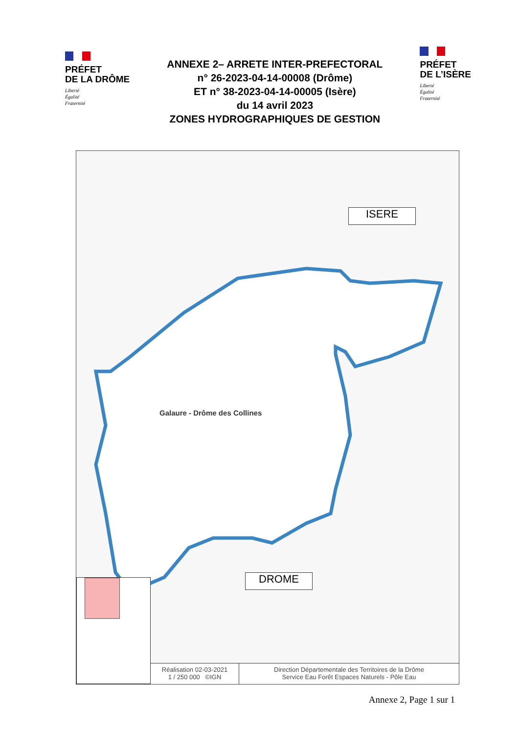PRÉFET
DE LA DRÔME
Liberté
Égalité
Fraternité
ANNEXE 2– ARRETE INTER-PREFECTORAL
n° 26-2023-04-14-00008 (Drôme)
ET n° 38-2023-04-14-00005 (Isère)
du 14 avril 2023
ZONES HYDROGRAPHIQUES DE GESTION
PRÉFET
DE L’ISÈRE
Liberté
Égalité
Fraternité
Galaure - Drôme des Collines
ISERE
DROME
Réalisation 02-03-2021
1 / 250 000 ©IGN
Direction Départementale des Territoires de la Drôme
Service Eau Forêt Espaces Naturels - Pôle Eau
Annexe 2, Page 1 sur 1